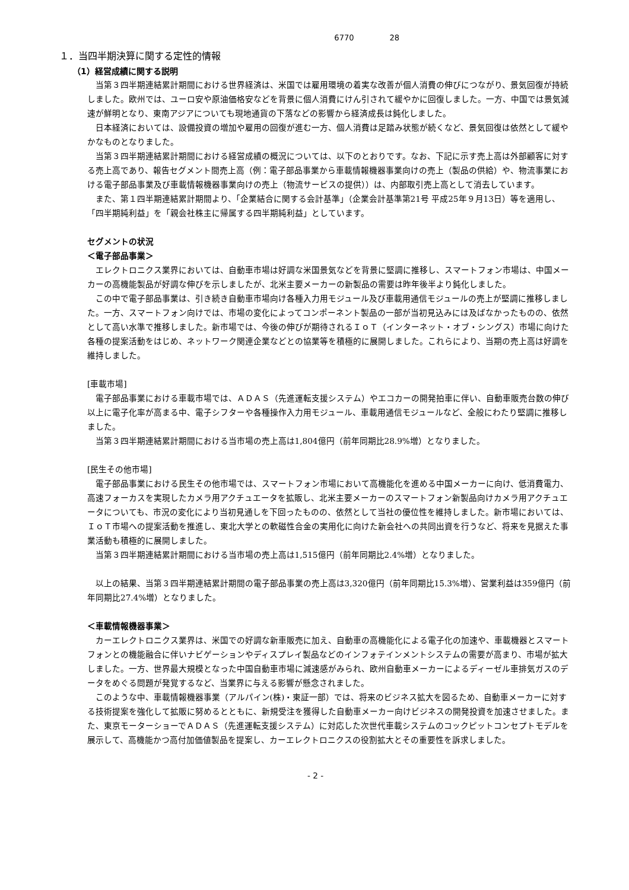6770 28
１．当四半期決算に関する定性的情報
（1）経営成績に関する説明
当第３四半期連結累計期間における世界経済は、米国では雇用環境の着実な改善が個人消費の伸びにつながり、景気回復が持続しました。欧州では、ユーロ安や原油価格安などを背景に個人消費にけん引されて緩やかに回復しました。一方、中国では景気減速が鮮明となり、東南アジアについても現地通貨の下落などの影響から経済成長は鈍化しました。
日本経済においては、設備投資の増加や雇用の回復が進む一方、個人消費は足踏み状態が続くなど、景気回復は依然として緩やかなものとなりました。
当第３四半期連結累計期間における経営成績の概況については、以下のとおりです。なお、下記に示す売上高は外部顧客に対する売上高であり、報告セグメント間売上高（例：電子部品事業から車載情報機器事業向けの売上（製品の供給）や、物流事業における電子部品事業及び車載情報機器事業向けの売上（物流サービスの提供））は、内部取引売上高として消去しています。
また、第１四半期連結累計期間より、「企業結合に関する会計基準」（企業会計基準第21号 平成25年９月13日）等を適用し、「四半期純利益」を「親会社株主に帰属する四半期純利益」としています。
セグメントの状況
＜電子部品事業＞
エレクトロニクス業界においては、自動車市場は好調な米国景気などを背景に堅調に推移し、スマートフォン市場は、中国メーカーの高機能製品が好調な伸びを示しましたが、北米主要メーカーの新製品の需要は昨年後半より鈍化しました。
この中で電子部品事業は、引き続き自動車市場向け各種入力用モジュール及び車載用通信モジュールの売上が堅調に推移しました。一方、スマートフォン向けでは、市場の変化によってコンポーネント製品の一部が当初見込みには及ばなかったものの、依然として高い水準で推移しました。新市場では、今後の伸びが期待されるＩｏＴ（インターネット・オブ・シングス）市場に向けた各種の提案活動をはじめ、ネットワーク関連企業などとの協業等を積極的に展開しました。これらにより、当期の売上高は好調を維持しました。
[車載市場]
電子部品事業における車載市場では、ＡＤＡＳ（先進運転支援システム）やエコカーの開発拍車に伴い、自動車販売台数の伸び以上に電子化率が高まる中、電子シフターや各種操作入力用モジュール、車載用通信モジュールなど、全般にわたり堅調に推移しました。
当第３四半期連結累計期間における当市場の売上高は1,804億円（前年同期比28.9%増）となりました。
[民生その他市場]
電子部品事業における民生その他市場では、スマートフォン市場において高機能化を進める中国メーカーに向け、低消費電力、高速フォーカスを実現したカメラ用アクチュエータを拡販し、北米主要メーカーのスマートフォン新製品向けカメラ用アクチュエータについても、市況の変化により当初見通しを下回ったものの、依然として当社の優位性を維持しました。新市場においては、ＩｏＴ市場への提案活動を推進し、東北大学との軟磁性合金の実用化に向けた新会社への共同出資を行うなど、将来を見据えた事業活動も積極的に展開しました。
当第３四半期連結累計期間における当市場の売上高は1,515億円（前年同期比2.4%増）となりました。
以上の結果、当第３四半期連結累計期間の電子部品事業の売上高は3,320億円（前年同期比15.3%増）、営業利益は359億円（前年同期比27.4%増）となりました。
＜車載情報機器事業＞
カーエレクトロニクス業界は、米国での好調な新車販売に加え、自動車の高機能化による電子化の加速や、車載機器とスマートフォンとの機能融合に伴いナビゲーションやディスプレイ製品などのインフォテインメントシステムの需要が高まり、市場が拡大しました。一方、世界最大規模となった中国自動車市場に減速感がみられ、欧州自動車メーカーによるディーゼル車排気ガスのデータをめぐる問題が発覚するなど、当業界に与える影響が懸念されました。
このような中、車載情報機器事業（アルパイン(株)・東証一部）では、将来のビジネス拡大を図るため、自動車メーカーに対する技術提案を強化して拡販に努めるとともに、新規受注を獲得した自動車メーカー向けビジネスの開発投資を加速させました。また、東京モーターショーでＡＤＡＳ（先進運転支援システム）に対応した次世代車載システムのコックピットコンセプトモデルを展示して、高機能かつ高付加価値製品を提案し、カーエレクトロニクスの役割拡大とその重要性を訴求しました。
- 2 -